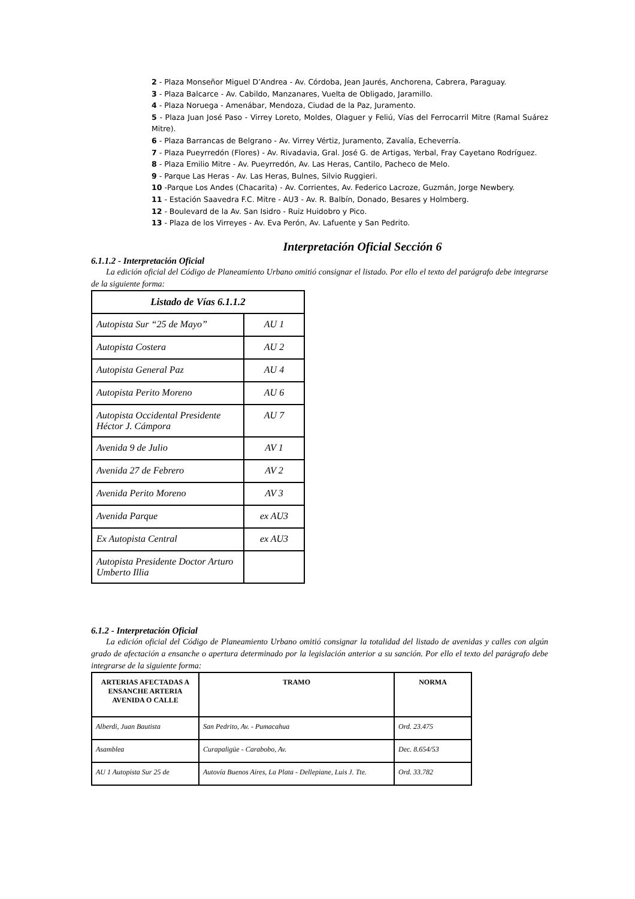2 - Plaza Monseñor Miguel D’Andrea - Av. Córdoba, Jean Jaurés, Anchorena, Cabrera, Paraguay.
3 - Plaza Balcarce - Av. Cabildo, Manzanares, Vuelta de Obligado, Jaramillo.
4 - Plaza Noruega - Amenábar, Mendoza, Ciudad de la Paz, Juramento.
5 - Plaza Juan José Paso - Virrey Loreto, Moldes, Olaguer y Feliú, Vías del Ferrocarril Mitre (Ramal Suárez Mitre).
6 - Plaza Barrancas de Belgrano - Av. Virrey Vértiz, Juramento, Zavalía, Echeverría.
7 - Plaza Pueyrredón (Flores) - Av. Rivadavia, Gral. José G. de Artigas, Yerbal, Fray Cayetano Rodríguez.
8 - Plaza Emilio Mitre - Av. Pueyrredón, Av. Las Heras, Cantilo, Pacheco de Melo.
9 - Parque Las Heras - Av. Las Heras, Bulnes, Silvio Ruggieri.
10 -Parque Los Andes (Chacarita) - Av. Corrientes, Av. Federico Lacroze, Guzmán, Jorge Newbery.
11 - Estación Saavedra F.C. Mitre - AU3 - Av. R. Balbín, Donado, Besares y Holmberg.
12 - Boulevard de la Av. San Isidro - Ruiz Huidobro y Pico.
13 - Plaza de los Virreyes - Av. Eva Perón, Av. Lafuente y San Pedrito.
Interpretación Oficial Sección 6
6.1.1.2 - Interpretación Oficial
La edición oficial del Código de Planeamiento Urbano omitió consignar el listado. Por ello el texto del parágrafo debe integrarse de la siguiente forma:
| Listado de Vías 6.1.1.2 | |
| --- | --- |
| Autopista Sur “25 de Mayo” | AU 1 |
| Autopista Costera | AU 2 |
| Autopista General Paz | AU 4 |
| Autopista Perito Moreno | AU 6 |
| Autopista Occidental Presidente Héctor J. Cámpora | AU 7 |
| Avenida 9 de Julio | AV 1 |
| Avenida 27 de Febrero | AV 2 |
| Avenida Perito Moreno | AV 3 |
| Avenida Parque | ex AU3 |
| Ex Autopista Central | ex AU3 |
| Autopista Presidente Doctor Arturo Umberto Illia | |
6.1.2 - Interpretación Oficial
La edición oficial del Código de Planeamiento Urbano omitió consignar la totalidad del listado de avenidas y calles con algún grado de afectación a ensanche o apertura determinado por la legislación anterior a su sanción. Por ello el texto del parágrafo debe integrarse de la siguiente forma:
| ARTERIAS AFECTADAS A ENSANCHE ARTERIA AVENIDA O CALLE | TRAMO | NORMA |
| --- | --- | --- |
| Alberdi, Juan Bautista | San Pedrito, Av. - Pumacahua | Ord. 23.475 |
| Asamblea | Curapaligüe - Carabobo, Av. | Dec. 8.654/53 |
| AU 1 Autopista Sur 25 de | Autovía Buenos Aires, La Plata - Dellepiane, Luis J. Tte. | Ord. 33.782 |